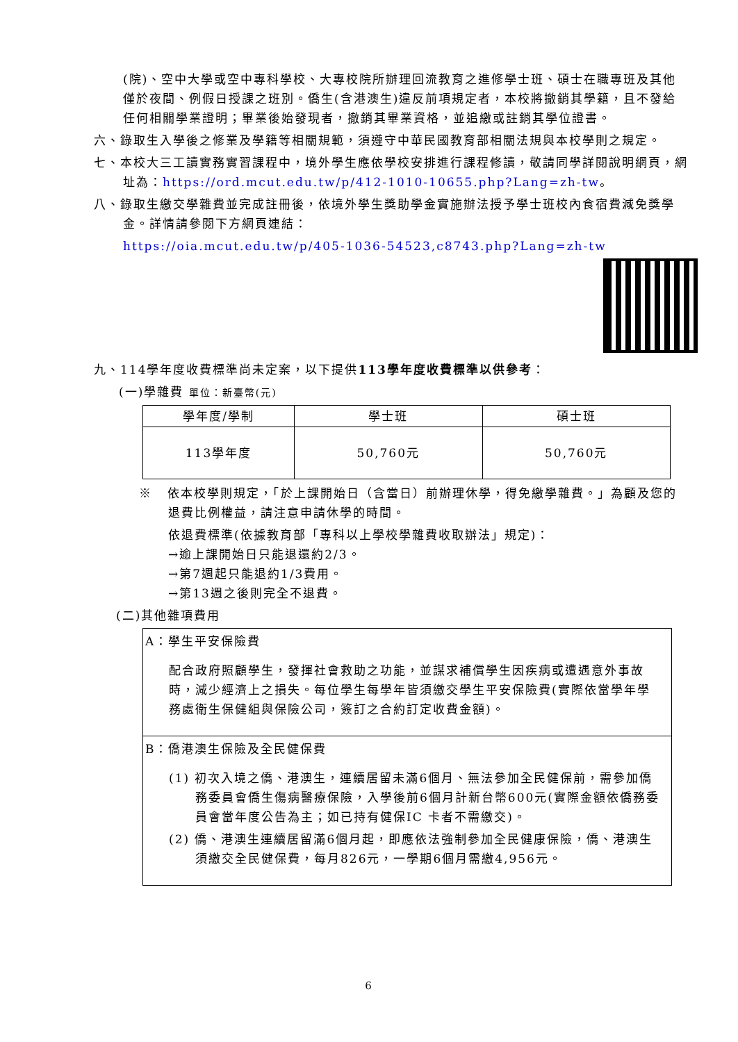(院)、空中大學或空中專科學校、大專校院所辦理回流教育之進修學士班、碩士在職專班及其他僅於夜間、例假日授課之班別。僑生(含港澳生)違反前項規定者，本校將撤銷其學籍，且不發給任何相關學業證明；畢業後始發現者，撤銷其畢業資格，並追繳或註銷其學位證書。
六、錄取生入學後之修業及學籍等相關規範，須遵守中華民國教育部相關法規與本校學則之規定。
七、本校大三工讀實務實習課程中，境外學生應依學校安排進行課程修讀，敬請同學詳閱說明網頁，網址為：https://ord.mcut.edu.tw/p/412-1010-10655.php?Lang=zh-tw。
八、錄取生繳交學雜費並完成註冊後，依境外學生獎助學金實施辦法授予學士班校內食宿費減免獎學金。詳情請參閱下方網頁連結：
https://oia.mcut.edu.tw/p/405-1036-54523,c8743.php?Lang=zh-tw
九、114學年度收費標準尚未定案，以下提供113學年度收費標準以供參考：
(一)學雜費 單位：新臺幣(元)
| 學年度/學制 | 學士班 | 碩士班 |
| --- | --- | --- |
| 113學年度 | 50,760元 | 50,760元 |
※ 依本校學則規定，「於上課開始日（含當日）前辦理休學，得免繳學雜費。」為顧及您的退費比例權益，請注意申請休學的時間。
依退費標準(依據教育部「專科以上學校學雜費收取辦法」規定)：
→逾上課開始日只能退還約2/3。
→第7週起只能退約1/3費用。
→第13週之後則完全不退費。
(二)其他雜項費用
A：學生平安保險費
配合政府照顧學生，發揮社會救助之功能，並謀求補償學生因疾病或遭遇意外事故時，減少經濟上之損失。每位學生每學年皆須繳交學生平安保險費(實際依當學年學務處衛生保健組與保險公司，簽訂之合約訂定收費金額)。
B：僑港澳生保險及全民健保費
(1) 初次入境之僑、港澳生，連續居留未滿6個月、無法參加全民健保前，需參加僑務委員會僑生傷病醫療保險，入學後前6個月計新台幣600元(實際金額依僑務委員會當年度公告為主；如已持有健保IC 卡者不需繳交)。
(2) 僑、港澳生連續居留滿6個月起，即應依法強制參加全民健康保險，僑、港澳生須繳交全民健保費，每月826元，一學期6個月需繳4,956元。
6